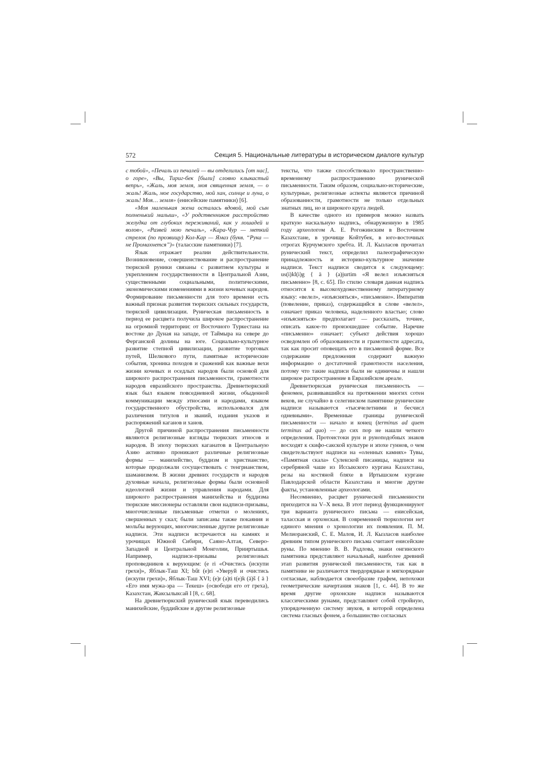572 Секция 5. Национальные литературы в историческом диалоге культур
с тобой», «Печаль из печалей — вы отделились [от нас], о горе», «Вы, Тириг-бек [были] словно клыкастый вепрь», «Жаль, моя земля, моя священная земля, — о жаль! Жаль, мое государство, мой хан, солнце и луна, о жаль! Моя… земля» (енисейские памятники) [6].
«Моя маленькая жена осталась вдовой, мой сын полненький малыш», «У родственников расстройство желудка от глубоких переживаний, как у лошадей и волов», «Развей мою печаль», «Кара-Чур — меткий стрелок (по прозвищу) Кол-Кар — Ямаз (букв. “Рука — не Промахнется”)» (таласские памятники) [7].
Язык отражает реалии действительности. Возникновение, совершенствование и распространение тюркской руники связаны с развитием культуры и укреплением государственности в Центральной Азии, существенными социальными, политическими, экономическими изменениями в жизни кочевых народов. Формирование письменности для того времени есть важный признак развития тюркских сильных государств, тюркской цивилизации. Руническая письменность в период ее расцвета получила широкое распространение на огромной территории: от Восточного Туркестана на востоке до Дуная на западе, от Таймыра на севере до Ферганской долины на юге. Социально-культурное развитие степной цивилизации, развитие торговых путей, Шелкового пути, памятные исторические события, хроника походов и сражений как важные вехи жизни кочевых и оседлых народов были основой для широкого распространения письменности, грамотности народов евразийского пространства. Древнетюркский язык был языком повседневной жизни, обыденной коммуникации между этносами и народами, языком государственного обустройства, использовался для различения титулов и званий, издания указов и распоряжений каганов и ханов.
Другой причиной распространения письменности являются религиозные взгляды тюркских этносов и народов. В эпоху тюркских каганатов в Центральную Азию активно проникают различные религиозные формы — манихейство, буддизм и христианство, которые продолжали сосуществовать с тенгрианством, шаманизмом. В жизни древних государств и народов духовные начала, религиозные формы были основной идеологией жизни и управления народами. Для широкого распространения манихейства и буддизма тюркские миссионеры оставляли свои надписи-призывы, многочисленные письменные отметки о молениях, свершенных у скал; были записаны также покаяния и мольбы верующих, многочисленные другие религиозные надписи. Эти надписи встречаются на камнях и урочищах Южной Сибири, Саяно-Алтая, Северо-Западной и Центральной Монголии, Прииртышья. Например, надписи-призывы религиозных проповедников к верующим: (e ri «Очистись (искупи грехи)», Яблык-Таш XI; bűt (e)ri «Уверуй и очистись (искупи грехи)», Яблык-Таш XVI; (e)r (a)ti t(e)k (ä)š { ä } «Его имя мужа-эра — Текеш» (освободи его от греха), Казахстан, Жаксылыксай I [8, с. 68].
На древнетюркский рунический язык переводились манихейские, буддийские и другие религиозные
тексты, что также способствовало пространственно-временному распространению рунической письменности. Таким образом, социально-исторические, культурные, религиозные аспекты являются причиной образованности, грамотности не только отдельных знатных лиц, но и широкого круга людей.
В качестве одного из примеров можно назвать краткую наскальную надпись, обнаруженную в 1985 году археологом А. Е. Рогожинским в Восточном Казахстане, в урочище Койтубек, в юго-восточных отрогах Курчумского хребта. И. Л. Кызласов прочитал рунический текст, определил палеографическую принадлежность и историко-культурное значение надписи. Текст надписи сводится к следующему: us(i)kl(i)g { ä } (a)jurtim «Я велел изъясняться письменно» [8, с. 65]. По стилю словаря данная надпись относится к высокохудожественному литературному языку: «велел», «изъясняться», «письменно». Императив (повеление, приказ), содержащийся в слове «велел», означает приказ человека, наделенного властью; слово «изъясняться» предполагает — рассказать, точнее, описать какое-то произошедшее событие. Наречие «письменно» означает: субъект действия хорошо осведомлен об образованности и грамотности адресата, так как просит оповещать его в письменной форме. Все содержание предложения содержит важную информацию о достаточной грамотности населения, потому что такие надписи были не единичны и нашли широкое распространение в Евразийском ареале.
Древнетюркская руническая письменность — феномен, развивавшийся на протяжении многих сотен веков, не случайно в селегинском памятнике рунические надписи называются «тысячелетними и бесчисл одневными». Временные границы рунической письменности — начало и конец (terminus ad quem terminus ad quo) — до сих пор не нашли четкого определения. Протоистоки рун и руноподобных знаков восходят к скифо-сакской культуре и эпохе гуннов, о чем свидетельствуют надписи на «оленных камнях» Тувы, «Памятная скала» Сулекской писаницы, надписи на серебряной чаше из Иссыкского кургана Казахстана, резы на костяной бляхе в Иртышском кургане Павлодарской области Казахстана и многие другие факты, установленные археологами.
Несомненно, расцвет рунической письменности приходится на V–X века. В этот период функционируют три варианта рунического письма — енисейская, таласская и орхонская. В современной тюркологии нет единого мнения о хронологии их появления. П. М. Мелиоранский, С. Е. Малов, И. Л. Кызласов наиболее древним типом рунического письма считают енисейские руны. По мнению В. В. Радлова, знаки онгинского памятника представляют начальный, наиболее древний этап развития рунической письменности, так как в памятнике не различаются твердорядные и мягкорядные согласные, наблюдается своеобразие графем, непохожи геометрические начертания знаков [1, с. 44]. В то же время другие орхонские надписи называются классическими рунами, представляют собой стройную, упорядоченную систему звуков, в которой определена система гласных фонем, а большинство согласных